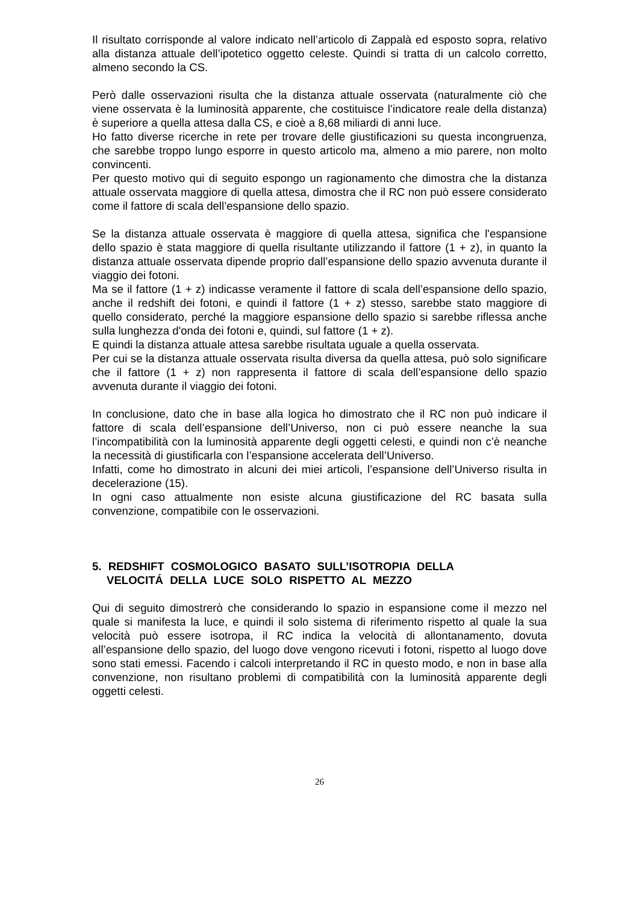Il risultato corrisponde al valore indicato nell’articolo di Zappalà ed esposto sopra, relativo alla distanza attuale dell’ipotetico oggetto celeste. Quindi si tratta di un calcolo corretto, almeno secondo la CS.
Però dalle osservazioni risulta che la distanza attuale osservata (naturalmente ciò che viene osservata è la luminosità apparente, che costituisce l’indicatore reale della distanza) è superiore a quella attesa dalla CS, e cioè a 8,68 miliardi di anni luce.
Ho fatto diverse ricerche in rete per trovare delle giustificazioni su questa incongruenza, che sarebbe troppo lungo esporre in questo articolo ma, almeno a mio parere, non molto convincenti.
Per questo motivo qui di seguito espongo un ragionamento che dimostra che la distanza attuale osservata maggiore di quella attesa, dimostra che il RC non può essere considerato come il fattore di scala dell’espansione dello spazio.
Se la distanza attuale osservata è maggiore di quella attesa, significa che l'espansione dello spazio è stata maggiore di quella risultante utilizzando il fattore (1 + z), in quanto la distanza attuale osservata dipende proprio dall’espansione dello spazio avvenuta durante il viaggio dei fotoni.
Ma se il fattore (1 + z) indicasse veramente il fattore di scala dell’espansione dello spazio, anche il redshift dei fotoni, e quindi il fattore (1 + z) stesso, sarebbe stato maggiore di quello considerato, perché la maggiore espansione dello spazio si sarebbe riflessa anche sulla lunghezza d'onda dei fotoni e, quindi, sul fattore (1 + z).
E quindi la distanza attuale attesa sarebbe risultata uguale a quella osservata.
Per cui se la distanza attuale osservata risulta diversa da quella attesa, può solo significare che il fattore (1 + z) non rappresenta il fattore di scala dell’espansione dello spazio avvenuta durante il viaggio dei fotoni.
In conclusione, dato che in base alla logica ho dimostrato che il RC non può indicare il fattore di scala dell’espansione dell’Universo, non ci può essere neanche la sua l’incompatibilità con la luminosità apparente degli oggetti celesti, e quindi non c’è neanche la necessità di giustificarla con l’espansione accelerata dell’Universo.
Infatti, come ho dimostrato in alcuni dei miei articoli, l’espansione dell’Universo risulta in decelerazione (15).
In ogni caso attualmente non esiste alcuna giustificazione del RC basata sulla convenzione, compatibile con le osservazioni.
5. REDSHIFT COSMOLOGICO BASATO SULL’ISOTROPIA DELLA
VELOCITÁ DELLA LUCE SOLO RISPETTO AL MEZZO
Qui di seguito dimostrerò che considerando lo spazio in espansione come il mezzo nel quale si manifesta la luce, e quindi il solo sistema di riferimento rispetto al quale la sua velocità può essere isotropa, il RC indica la velocità di allontanamento, dovuta all’espansione dello spazio, del luogo dove vengono ricevuti i fotoni, rispetto al luogo dove sono stati emessi. Facendo i calcoli interpretando il RC in questo modo, e non in base alla convenzione, non risultano problemi di compatibilità con la luminosità apparente degli oggetti celesti.
26